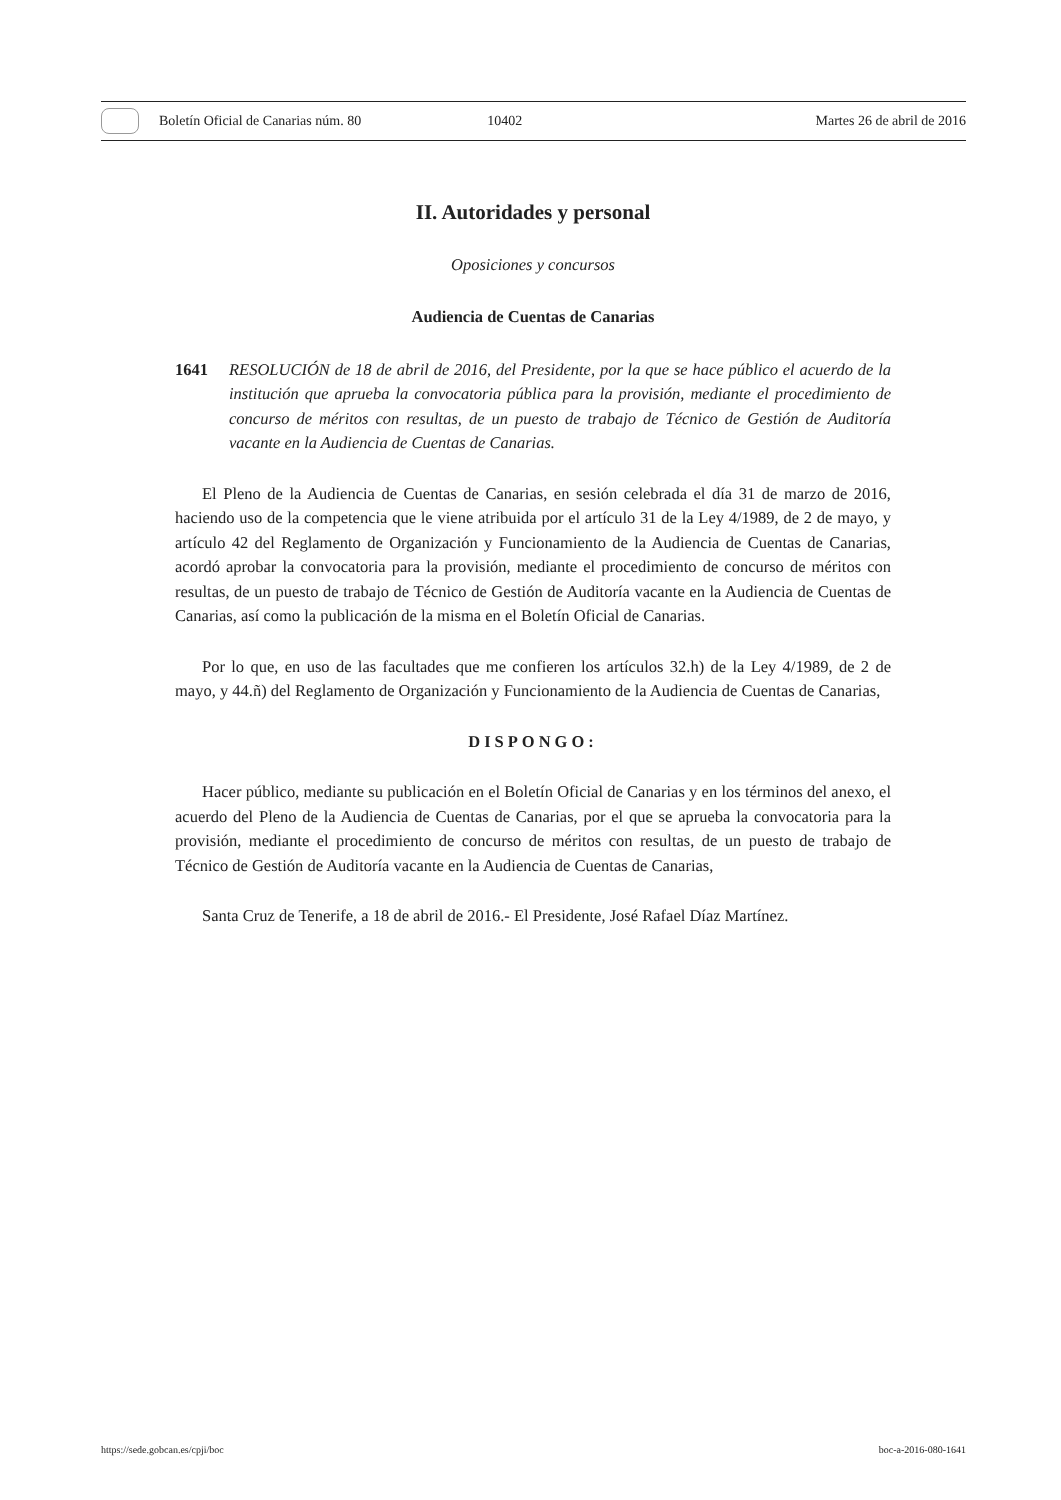Boletín Oficial de Canarias núm. 80
10402 Martes 26 de abril de 2016
II. Autoridades y personal
Oposiciones y concursos
Audiencia de Cuentas de Canarias
1641 RESOLUCIÓN de 18 de abril de 2016, del Presidente, por la que se hace público el acuerdo de la institución que aprueba la convocatoria pública para la provisión, mediante el procedimiento de concurso de méritos con resultas, de un puesto de trabajo de Técnico de Gestión de Auditoría vacante en la Audiencia de Cuentas de Canarias.
El Pleno de la Audiencia de Cuentas de Canarias, en sesión celebrada el día 31 de marzo de 2016, haciendo uso de la competencia que le viene atribuida por el artículo 31 de la Ley 4/1989, de 2 de mayo, y artículo 42 del Reglamento de Organización y Funcionamiento de la Audiencia de Cuentas de Canarias, acordó aprobar la convocatoria para la provisión, mediante el procedimiento de concurso de méritos con resultas, de un puesto de trabajo de Técnico de Gestión de Auditoría vacante en la Audiencia de Cuentas de Canarias, así como la publicación de la misma en el Boletín Oficial de Canarias.
Por lo que, en uso de las facultades que me confieren los artículos 32.h) de la Ley 4/1989, de 2 de mayo, y 44.ñ) del Reglamento de Organización y Funcionamiento de la Audiencia de Cuentas de Canarias,
DISPONGO:
Hacer público, mediante su publicación en el Boletín Oficial de Canarias y en los términos del anexo, el acuerdo del Pleno de la Audiencia de Cuentas de Canarias, por el que se aprueba la convocatoria para la provisión, mediante el procedimiento de concurso de méritos con resultas, de un puesto de trabajo de Técnico de Gestión de Auditoría vacante en la Audiencia de Cuentas de Canarias,
Santa Cruz de Tenerife, a 18 de abril de 2016.- El Presidente, José Rafael Díaz Martínez.
https://sede.gobcan.es/cpji/boc boc-a-2016-080-1641